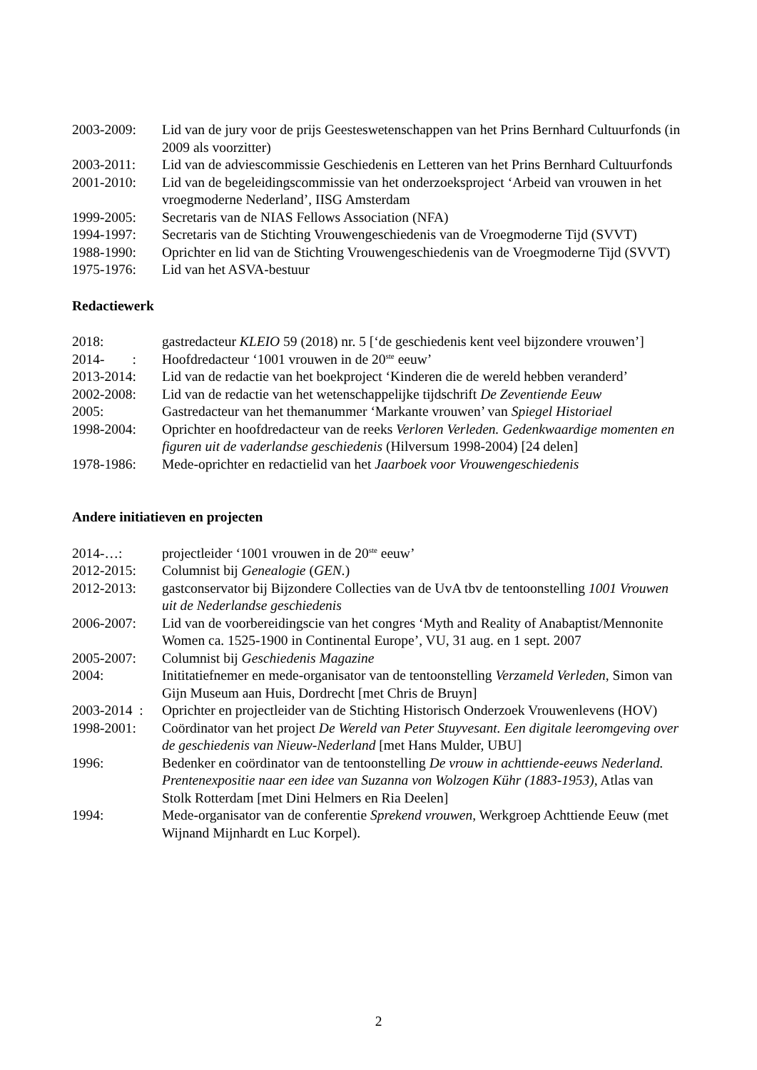2003-2009: Lid van de jury voor de prijs Geesteswetenschappen van het Prins Bernhard Cultuurfonds (in 2009 als voorzitter)
2003-2011: Lid van de adviescommissie Geschiedenis en Letteren van het Prins Bernhard Cultuurfonds
2001-2010: Lid van de begeleidingscommissie van het onderzoeksproject ‘Arbeid van vrouwen in het vroegmoderne Nederland’, IISG Amsterdam
1999-2005: Secretaris van de NIAS Fellows Association (NFA)
1994-1997: Secretaris van de Stichting Vrouwengeschiedenis van de Vroegmoderne Tijd (SVVT)
1988-1990: Oprichter en lid van de Stichting Vrouwengeschiedenis van de Vroegmoderne Tijd (SVVT)
1975-1976: Lid van het ASVA-bestuur
Redactiewerk
2018: gastredacteur KLEIO 59 (2018) nr. 5 [‘de geschiedenis kent veel bijzondere vrouwen’]
2014- :
Hoofdredacteur ‘1001 vrouwen in de 20<sup>ste</sup> eeuw’
2013-2014: Lid van de redactie van het boekproject ‘Kinderen die de wereld hebben veranderd’
2002-2008: Lid van de redactie van het wetenschappelijke tijdschrift De Zeventiende Eeuw
2005: Gastredacteur van het themanummer ‘Markante vrouwen’ van Spiegel Historiael
1998-2004: Oprichter en hoofdredacteur van de reeks Verloren Verleden. Gedenkwaardige momenten en figuren uit de vaderlandse geschiedenis (Hilversum 1998-2004) [24 delen]
1978-1986: Mede-oprichter en redactielid van het Jaarboek voor Vrouwengeschiedenis
Andere initiatieven en projecten
2014-…: projectleider ‘1001 vrouwen in de 20<sup>ste</sup> eeuw’
2012-2015: Columnist bij Genealogie (GEN.)
2012-2013: gastconservator bij Bijzondere Collecties van de UvA tbv de tentoonstelling 1001 Vrouwen uit de Nederlandse geschiedenis
2006-2007: Lid van de voorbereidingscie van het congres ‘Myth and Reality of Anabaptist/Mennonite Women ca. 1525-1900 in Continental Europe’, VU, 31 aug. en 1 sept. 2007
2005-2007: Columnist bij Geschiedenis Magazine
2004: Inititatiefnemer en mede-organisator van de tentoonstelling Verzameld Verleden, Simon van Gijn Museum aan Huis, Dordrecht [met Chris de Bruyn]
2003-2014 :
Oprichter en projectleider van de Stichting Historisch Onderzoek Vrouwenlevens (HOV)
1998-2001: Coördinator van het project De Wereld van Peter Stuyvesant. Een digitale leeromgeving over de geschiedenis van Nieuw-Nederland [met Hans Mulder, UBU]
1996: Bedenker en coördinator van de tentoonstelling De vrouw in achttiende-eeuws Nederland. Prentenexpositie naar een idee van Suzanna von Wolzogen Kühr (1883-1953), Atlas van Stolk Rotterdam [met Dini Helmers en Ria Deelen]
1994: Mede-organisator van de conferentie Sprekend vrouwen, Werkgroep Achttiende Eeuw (met Wijnand Mijnhardt en Luc Korpel).
2